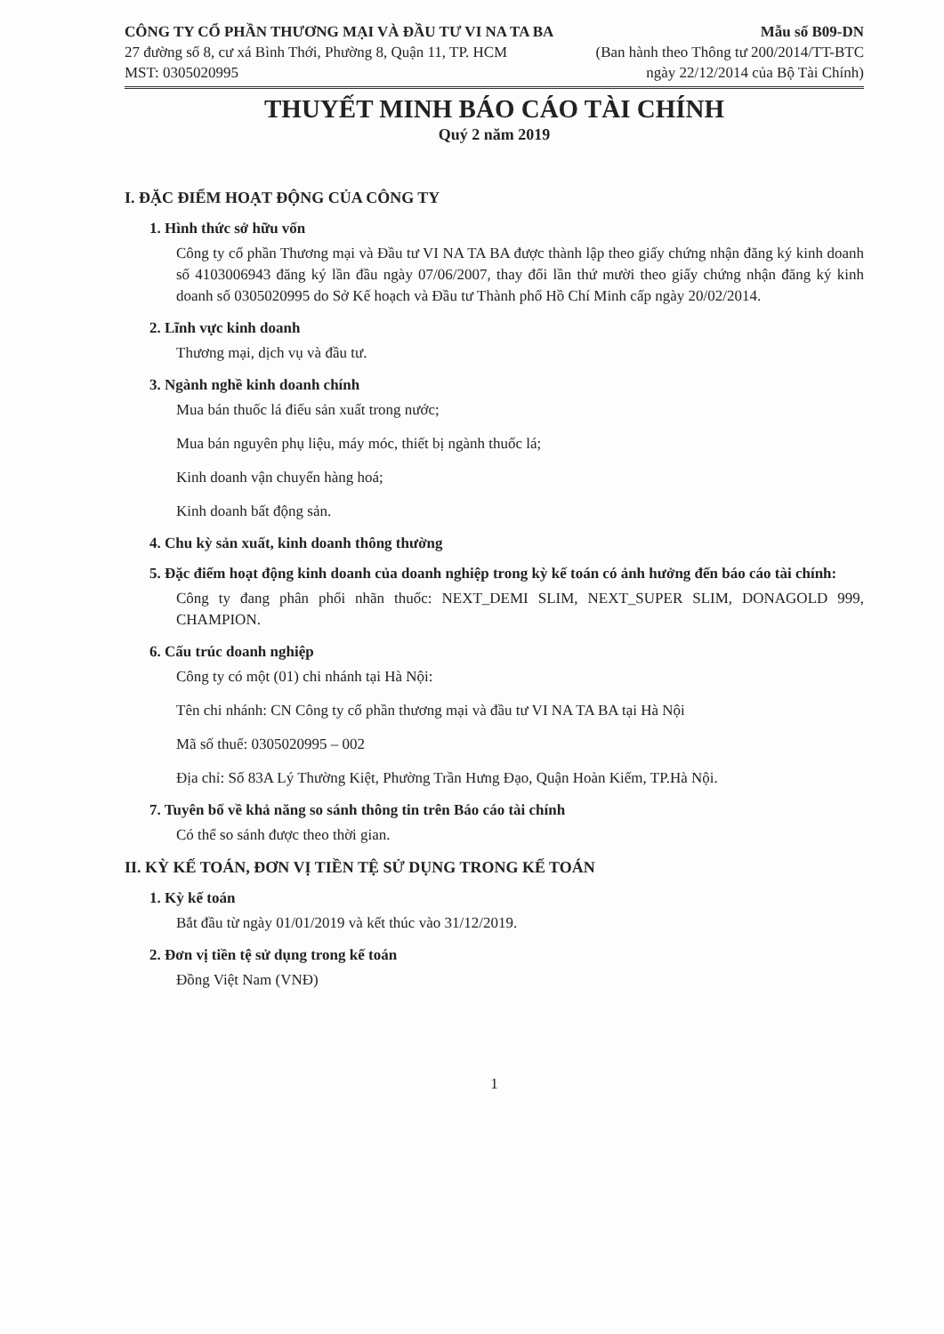CÔNG TY CỔ PHẦN THƯƠNG MẠI VÀ ĐẦU TƯ VI NA TA BA
27 đường số 8, cư xá Bình Thới, Phường 8, Quận 11, TP. HCM
MST: 0305020995
Mẫu số B09-DN
(Ban hành theo Thông tư 200/2014/TT-BTC
ngày 22/12/2014 của Bộ Tài Chính)
THUYẾT MINH BÁO CÁO TÀI CHÍNH
Quý 2 năm 2019
I. ĐẶC ĐIỂM HOẠT ĐỘNG CỦA CÔNG TY
1. Hình thức sở hữu vốn
Công ty cổ phần Thương mại và Đầu tư VI NA TA BA được thành lập theo giấy chứng nhận đăng ký kinh doanh số 4103006943 đăng ký lần đầu ngày 07/06/2007, thay đổi lần thứ mười theo giấy chứng nhận đăng ký kinh doanh số 0305020995 do Sở Kế hoạch và Đầu tư Thành phố Hồ Chí Minh cấp ngày 20/02/2014.
2. Lĩnh vực kinh doanh
Thương mại, dịch vụ và đầu tư.
3. Ngành nghề kinh doanh chính
Mua bán thuốc lá điếu sản xuất trong nước;
Mua bán nguyên phụ liệu, máy móc, thiết bị ngành thuốc lá;
Kinh doanh vận chuyển hàng hoá;
Kinh doanh bất động sản.
4. Chu kỳ sản xuất, kinh doanh thông thường
5. Đặc điểm hoạt động kinh doanh của doanh nghiệp trong kỳ kế toán có ảnh hưởng đến báo cáo tài chính:
Công ty đang phân phối nhãn thuốc: NEXT_DEMI SLIM, NEXT_SUPER SLIM, DONAGOLD 999, CHAMPION.
6. Cấu trúc doanh nghiệp
Công ty có một (01) chi nhánh tại Hà Nội:
Tên chi nhánh: CN Công ty cổ phần thương mại và đầu tư VI NA TA BA tại Hà Nội
Mã số thuế: 0305020995 – 002
Địa chỉ: Số 83A Lý Thường Kiệt, Phường Trần Hưng Đạo, Quận Hoàn Kiếm, TP.Hà Nội.
7. Tuyên bố về khả năng so sánh thông tin trên Báo cáo tài chính
Có thể so sánh được theo thời gian.
II. KỲ KẾ TOÁN, ĐƠN VỊ TIỀN TỆ SỬ DỤNG TRONG KẾ TOÁN
1. Kỳ kế toán
Bắt đầu từ ngày 01/01/2019 và kết thúc vào 31/12/2019.
2. Đơn vị tiền tệ sử dụng trong kế toán
Đồng Việt Nam (VNĐ)
1